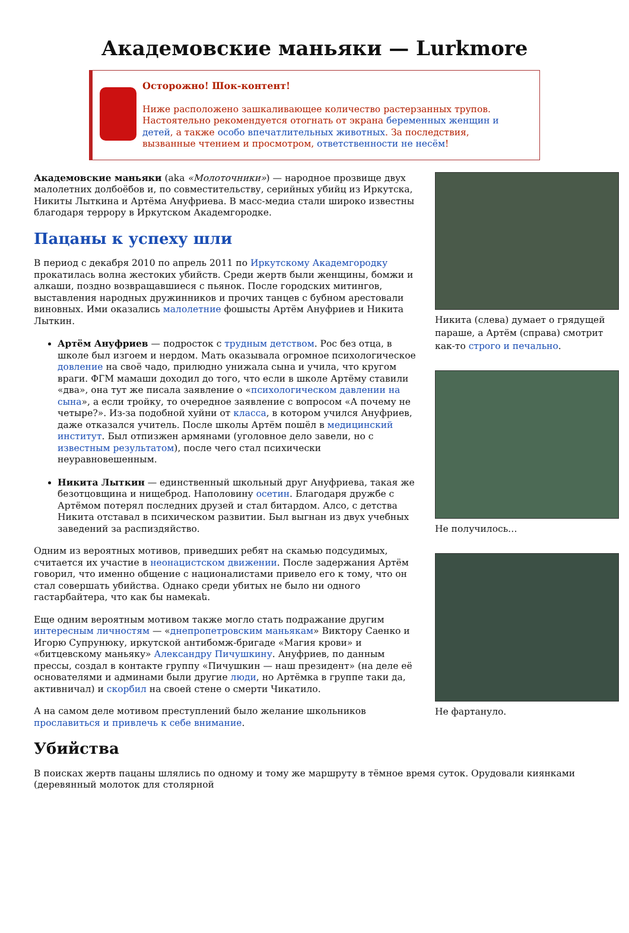Академовские маньяки — Lurkmore
Осторожно! Шок-контент!
Ниже расположено зашкаливающее количество растерзанных трупов. Настоятельно рекомендуется отогнать от экрана беременных женщин и детей, а также особо впечатлительных животных. За последствия, вызванные чтением и просмотром, ответственности не несём!
Никита (слева) думает о грядущей параше, а Артём (справа) смотрит как-то строго и печально.
Не получилось…
Не фартануло.
Академовские маньяки (aka «Молоточники») — народное прозвище двух малолетних долбоёбов и, по совместительству, серийных убийц из Иркутска, Никиты Лыткина и Артёма Ануфриева. В масс-медиа стали широко известны благодаря террору в Иркутском Академгородке.
Пацаны к успеху шли
В период с декабря 2010 по апрель 2011 по Иркутскому Академгородку прокатилась волна жестоких убийств. Среди жертв были женщины, бомжи и алкаши, поздно возвращавшиеся с пьянок. После городских митингов, выставления народных дружинников и прочих танцев с бубном арестовали виновных. Ими оказались малолетние фошысты Артём Ануфриев и Никита Лыткин.
Артём Ануфриев — подросток с трудным детством. Рос без отца, в школе был изгоем и нердом. Мать оказывала огромное психологическое довление на своё чадо, прилюдно унижала сына и учила, что кругом враги. ФГМ мамаши доходил до того, что если в школе Артёму ставили «два», она тут же писала заявление о «психологическом давлении на сына», а если тройку, то очередное заявление с вопросом «А почему не четыре?». Из-за подобной хуйни от класса, в котором учился Ануфриев, даже отказался учитель. После школы Артём пошёл в медицинский институт. Был отпизжен армянами (уголовное дело завели, но с известным результатом), после чего стал психически неуравновешенным.
Никита Лыткин — единственный школьный друг Ануфриева, такая же безотцовщина и нищеброд. Наполовину осетин. Благодаря дружбе с Артёмом потерял последних друзей и стал битардом. Алсо, с детства Никита отставал в психическом развитии. Был выгнан из двух учебных заведений за распиздяйство.
Одним из вероятных мотивов, приведших ребят на скамью подсудимых, считается их участие в неонацистском движении. После задержания Артём говорил, что именно общение с националистами привело его к тому, что он стал совершать убийства. Однако среди убитых не было ни одного гастарбайтера, что как бы намекаե.
Еще одним вероятным мотивом также могло стать подражание другим интересным личностям — «днепропетровским маньякам» Виктору Саенко и Игорю Супрунюку, иркутской антибомж-бригаде «Магия крови» и «битцевскому маньяку» Александру Пичушкину. Ануфриев, по данным прессы, создал в контакте группу «Пичушкин — наш президент» (на деле её основателями и админами были другие люди, но Артёмка в группе таки да, активничал) и скорбил на своей стене о смерти Чикатило.
А на самом деле мотивом преступлений было желание школьников прославиться и привлечь к себе внимание.
Убийства
В поисках жертв пацаны шлялись по одному и тому же маршруту в тёмное время суток. Орудовали киянками (деревянный молоток для столярной